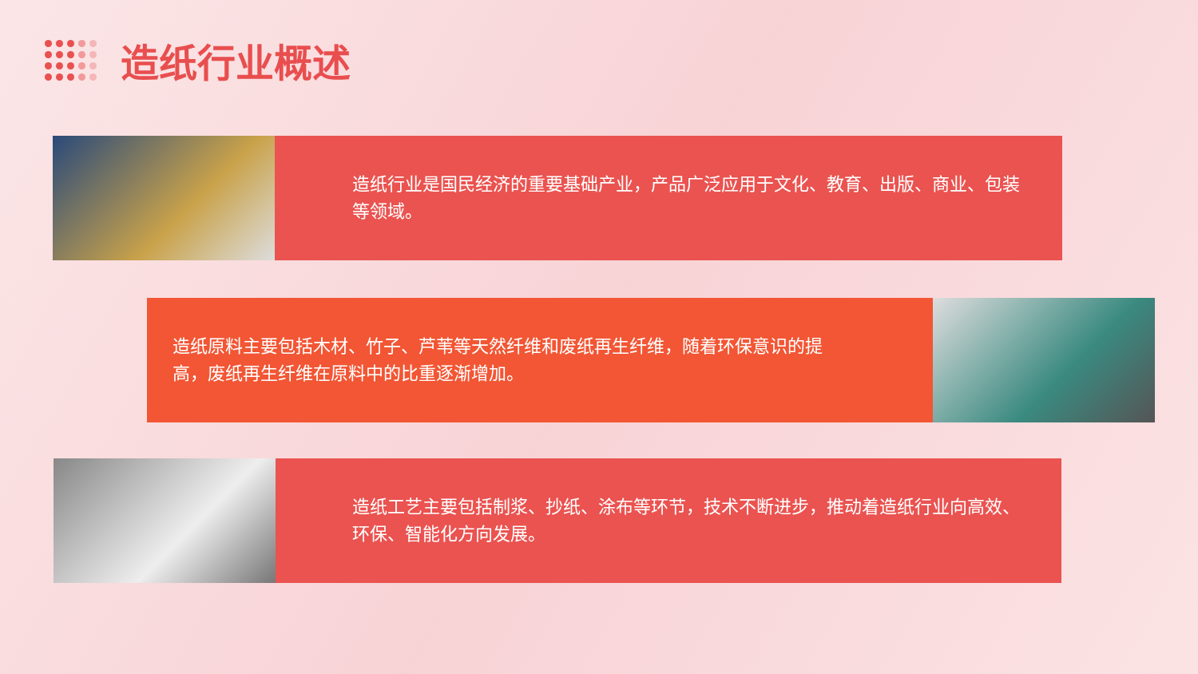造纸行业概述
造纸行业是国民经济的重要基础产业，产品广泛应用于文化、教育、出版、商业、包装等领域。
造纸原料主要包括木材、竹子、芦苇等天然纤维和废纸再生纤维，随着环保意识的提高，废纸再生纤维在原料中的比重逐渐增加。
造纸工艺主要包括制浆、抄纸、涂布等环节，技术不断进步，推动着造纸行业向高效、环保、智能化方向发展。